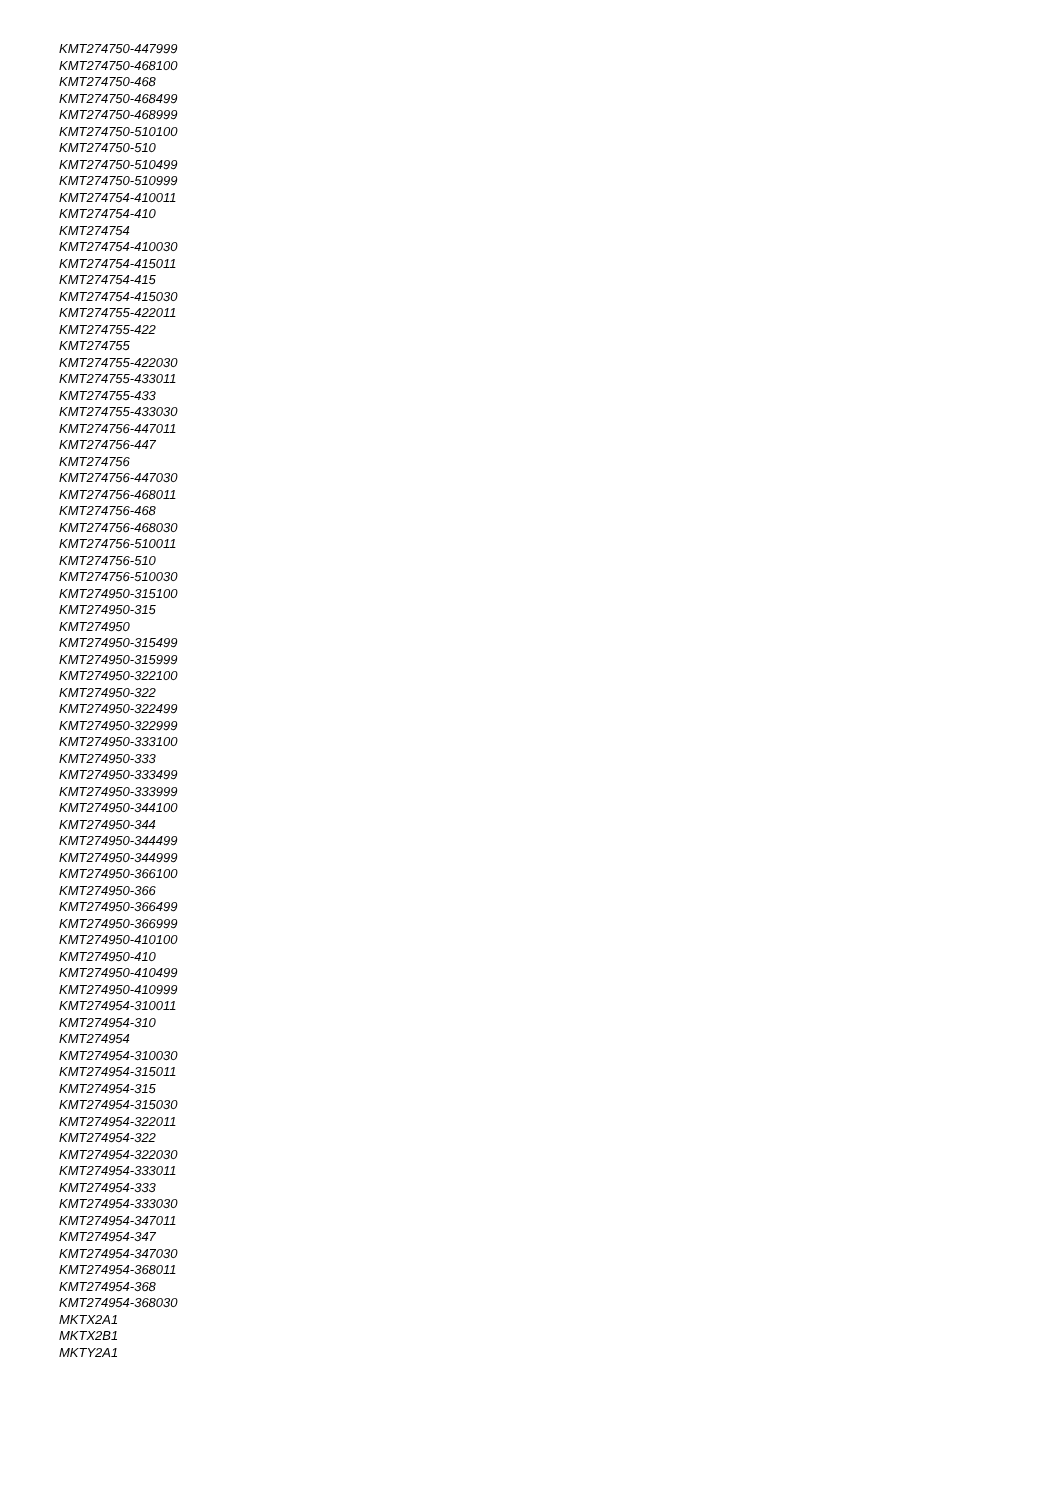KMT274750-447999
KMT274750-468100
KMT274750-468
KMT274750-468499
KMT274750-468999
KMT274750-510100
KMT274750-510
KMT274750-510499
KMT274750-510999
KMT274754-410011
KMT274754-410
KMT274754
KMT274754-410030
KMT274754-415011
KMT274754-415
KMT274754-415030
KMT274755-422011
KMT274755-422
KMT274755
KMT274755-422030
KMT274755-433011
KMT274755-433
KMT274755-433030
KMT274756-447011
KMT274756-447
KMT274756
KMT274756-447030
KMT274756-468011
KMT274756-468
KMT274756-468030
KMT274756-510011
KMT274756-510
KMT274756-510030
KMT274950-315100
KMT274950-315
KMT274950
KMT274950-315499
KMT274950-315999
KMT274950-322100
KMT274950-322
KMT274950-322499
KMT274950-322999
KMT274950-333100
KMT274950-333
KMT274950-333499
KMT274950-333999
KMT274950-344100
KMT274950-344
KMT274950-344499
KMT274950-344999
KMT274950-366100
KMT274950-366
KMT274950-366499
KMT274950-366999
KMT274950-410100
KMT274950-410
KMT274950-410499
KMT274950-410999
KMT274954-310011
KMT274954-310
KMT274954
KMT274954-310030
KMT274954-315011
KMT274954-315
KMT274954-315030
KMT274954-322011
KMT274954-322
KMT274954-322030
KMT274954-333011
KMT274954-333
KMT274954-333030
KMT274954-347011
KMT274954-347
KMT274954-347030
KMT274954-368011
KMT274954-368
KMT274954-368030
MKTX2A1
MKTX2B1
MKTY2A1